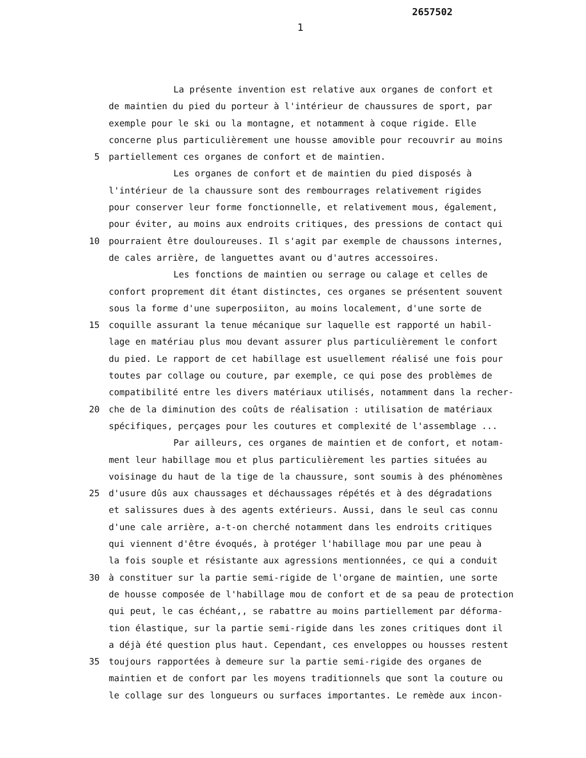2657502
1
La présente invention est relative aux organes de confort et
de maintien du pied du porteur à l'intérieur de chaussures de sport, par
exemple pour le ski ou la montagne, et notamment à coque rigide. Elle
concerne plus particulièrement une housse amovible pour recouvrir au moins
5 partiellement ces organes de confort et de maintien.
Les organes de confort et de maintien du pied disposés à
l'intérieur de la chaussure sont des rembourrages relativement rigides
pour conserver leur forme fonctionnelle, et relativement mous, également,
pour éviter, au moins aux endroits critiques, des pressions de contact qui
10 pourraient être douloureuses. Il s'agit par exemple de chaussons internes,
de cales arrière, de languettes avant ou d'autres accessoires.
Les fonctions de maintien ou serrage ou calage et celles de
confort proprement dit étant distinctes, ces organes se présentent souvent
sous la forme d'une superposiiton, au moins localement, d'une sorte de
15 coquille assurant la tenue mécanique sur laquelle est rapporté un habil-
lage en matériau plus mou devant assurer plus particulièrement le confort
du pied. Le rapport de cet habillage est usuellement réalisé une fois pour
toutes par collage ou couture, par exemple, ce qui pose des problèmes de
compatibilité entre les divers matériaux utilisés, notamment dans la recher-
20 che de la diminution des coûts de réalisation : utilisation de matériaux
spécifiques, perçages pour les coutures et complexité de l'assemblage ...
Par ailleurs, ces organes de maintien et de confort, et notam-
ment leur habillage mou et plus particulièrement les parties situées au
voisinage du haut de la tige de la chaussure, sont soumis à des phénomènes
25 d'usure dûs aux chaussages et déchaussages répétés et à des dégradations
et salissures dues à des agents extérieurs. Aussi, dans le seul cas connu
d'une cale arrière, a-t-on cherché notamment dans les endroits critiques
qui viennent d'être évoqués, à protéger l'habillage mou par une peau à
la fois souple et résistante aux agressions mentionnées, ce qui a conduit
30 à constituer sur la partie semi-rigide de l'organe de maintien, une sorte
de housse composée de l'habillage mou de confort et de sa peau de protection
qui peut, le cas échéant,, se rabattre au moins partiellement par déforma-
tion élastique, sur la partie semi-rigide dans les zones critiques dont il
a déjà été question plus haut. Cependant, ces enveloppes ou housses restent
35 toujours rapportées à demeure sur la partie semi-rigide des organes de
maintien et de confort par les moyens traditionnels que sont la couture ou
le collage sur des longueurs ou surfaces importantes. Le remède aux incon-